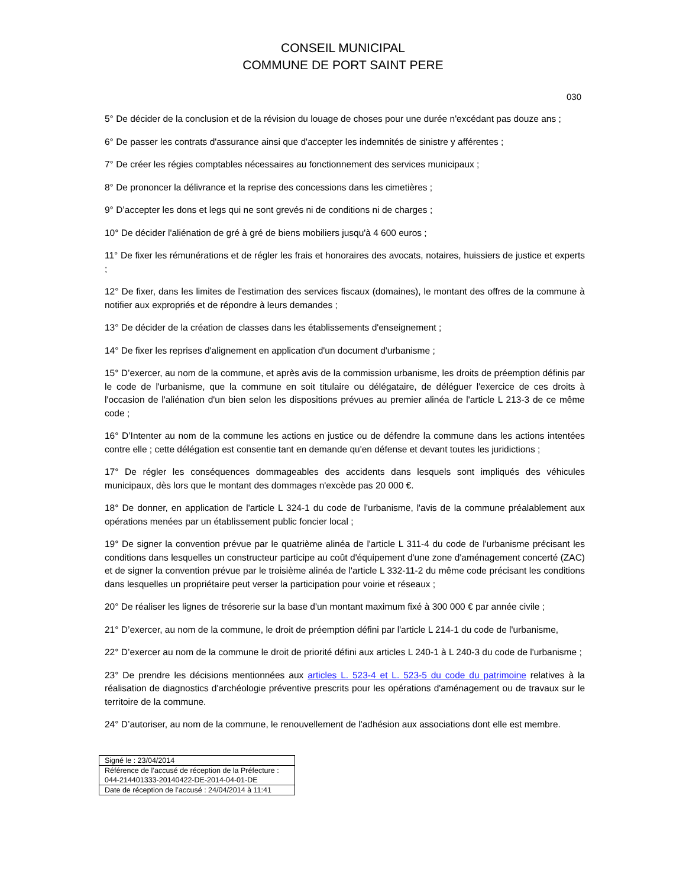CONSEIL MUNICIPAL
COMMUNE DE PORT SAINT PERE
030
5° De décider de la conclusion et de la révision du louage de choses pour une durée n'excédant pas douze ans ;
6° De passer les contrats d'assurance ainsi que d'accepter les indemnités de sinistre y afférentes ;
7° De créer les régies comptables nécessaires au fonctionnement des services municipaux ;
8° De prononcer la délivrance et la reprise des concessions dans les cimetières ;
9° D’accepter les dons et legs qui ne sont grevés ni de conditions ni de charges ;
10° De décider l'aliénation de gré à gré de biens mobiliers jusqu'à 4 600 euros ;
11° De fixer les rémunérations et de régler les frais et honoraires des avocats, notaires, huissiers de justice et experts ;
12° De fixer, dans les limites de l'estimation des services fiscaux (domaines), le montant des offres de la commune à notifier aux expropriés et de répondre à leurs demandes ;
13° De décider de la création de classes dans les établissements d'enseignement ;
14° De fixer les reprises d'alignement en application d'un document d'urbanisme ;
15° D’exercer, au nom de la commune, et après avis de la commission urbanisme, les droits de préemption définis par le code de l'urbanisme, que la commune en soit titulaire ou délégataire, de déléguer l'exercice de ces droits à l'occasion de l'aliénation d'un bien selon les dispositions prévues au premier alinéa de l'article L 213-3 de ce même code ;
16° D’Intenter au nom de la commune les actions en justice ou de défendre la commune dans les actions intentées contre elle ; cette délégation est consentie tant en demande qu'en défense et devant toutes les juridictions ;
17° De régler les conséquences dommageables des accidents dans lesquels sont impliqués des véhicules municipaux, dès lors que le montant des dommages n'excède pas 20 000 €.
18° De donner, en application de l'article L 324-1 du code de l'urbanisme, l'avis de la commune préalablement aux opérations menées par un établissement public foncier local ;
19° De signer la convention prévue par le quatrième alinéa de l'article L 311-4 du code de l'urbanisme précisant les conditions dans lesquelles un constructeur participe au coût d'équipement d'une zone d'aménagement concerté (ZAC) et de signer la convention prévue par le troisième alinéa de l'article L 332-11-2 du même code précisant les conditions dans lesquelles un propriétaire peut verser la participation pour voirie et réseaux ;
20° De réaliser les lignes de trésorerie sur la base d'un montant maximum fixé à 300 000 € par année civile ;
21° D’exercer, au nom de la commune, le droit de préemption défini par l'article L 214-1 du code de l'urbanisme,
22° D’exercer au nom de la commune le droit de priorité défini aux articles L 240-1 à L 240-3 du code de l'urbanisme ;
23° De prendre les décisions mentionnées aux articles L. 523-4 et L. 523-5 du code du patrimoine relatives à la réalisation de diagnostics d'archéologie préventive prescrits pour les opérations d'aménagement ou de travaux sur le territoire de la commune.
24° D’autoriser, au nom de la commune, le renouvellement de l'adhésion aux associations dont elle est membre.
| Signé le : 23/04/2014 |
| Référence de l’accusé de réception de la Préfecture : 044-214401333-20140422-DE-2014-04-01-DE |
| Date de réception de l’accusé : 24/04/2014 à 11:41 |